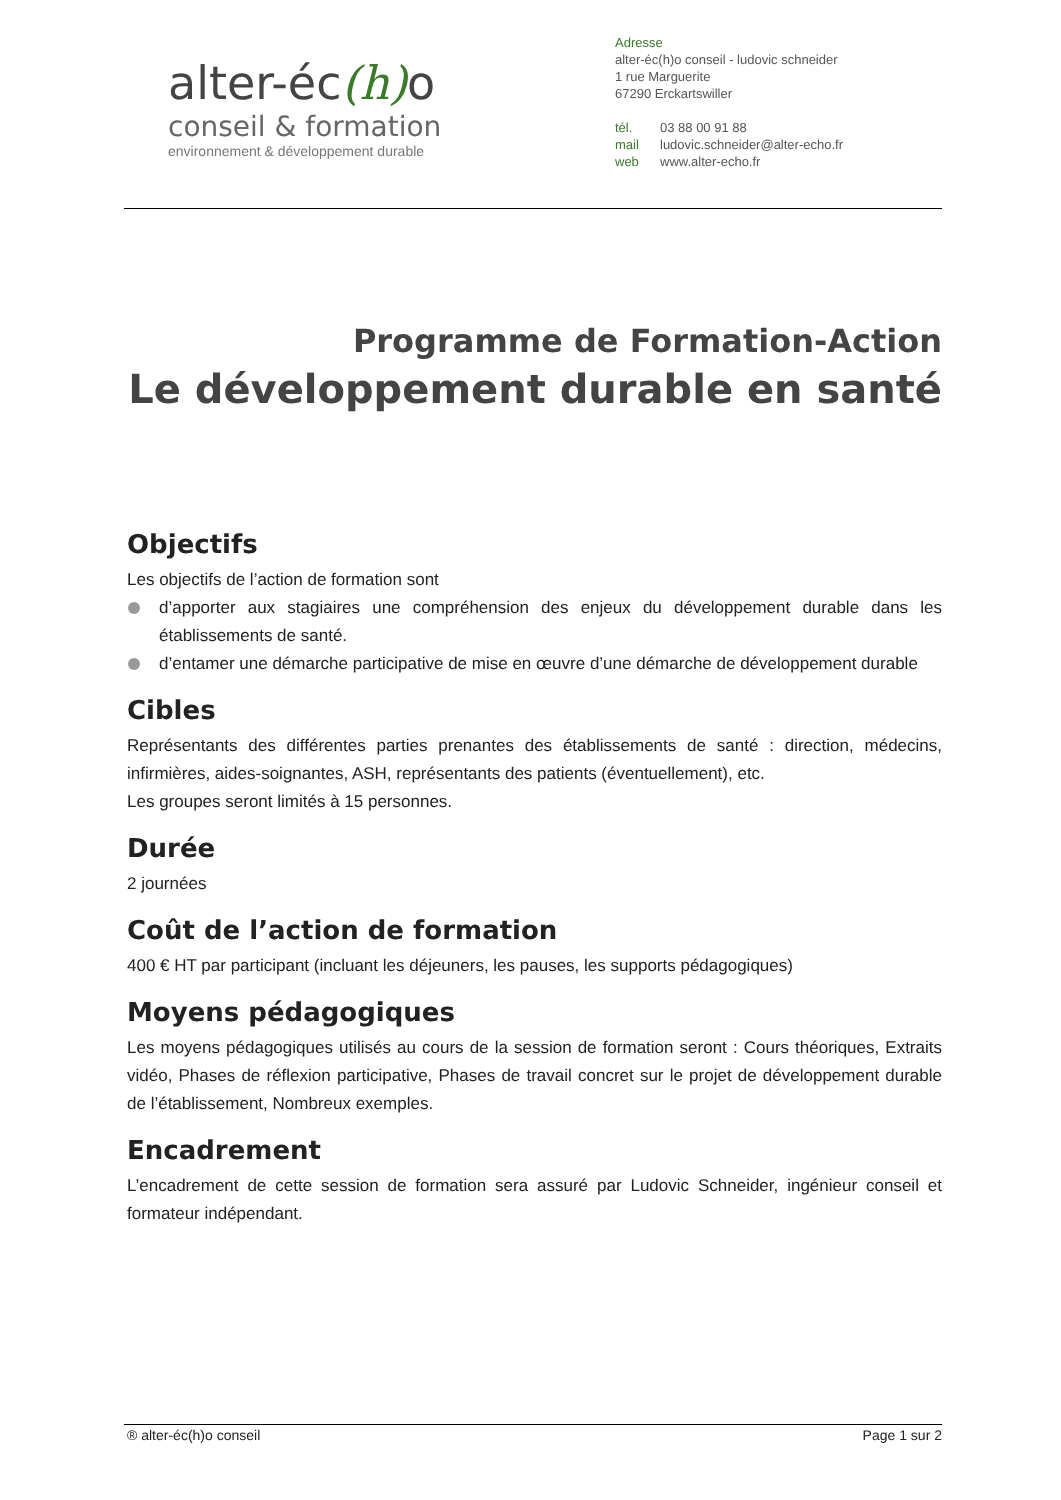alter-éc(h) o
conseil & formation
environnement & développement durable
Adresse
alter-éc(h)o conseil - ludovic schneider
1 rue Marguerite
67290 Erckartswiller
tél. 03 88 00 91 88
mail ludovic.schneider@alter-echo.fr
web www.alter-echo.fr
Programme de Formation-Action
Le développement durable en santé
Objectifs
Les objectifs de l’action de formation sont
d’apporter aux stagiaires une compréhension des enjeux du développement durable dans les établissements de santé.
d’entamer une démarche participative de mise en œuvre d’une démarche de développement durable
Cibles
Représentants des différentes parties prenantes des établissements de santé : direction, médecins, infirmières, aides-soignantes, ASH, représentants des patients (éventuellement), etc.
Les groupes seront limités à 15 personnes.
Durée
2 journées
Coût de l’action de formation
400 € HT par participant (incluant les déjeuners, les pauses, les supports pédagogiques)
Moyens pédagogiques
Les moyens pédagogiques utilisés au cours de la session de formation seront : Cours théoriques, Extraits vidéo, Phases de réflexion participative, Phases de travail concret sur le projet de développement durable de l’établissement, Nombreux exemples.
Encadrement
L’encadrement de cette session de formation sera assuré par Ludovic Schneider, ingénieur conseil et formateur indépendant.
® alter-éc(h)o conseil Page 1 sur 2